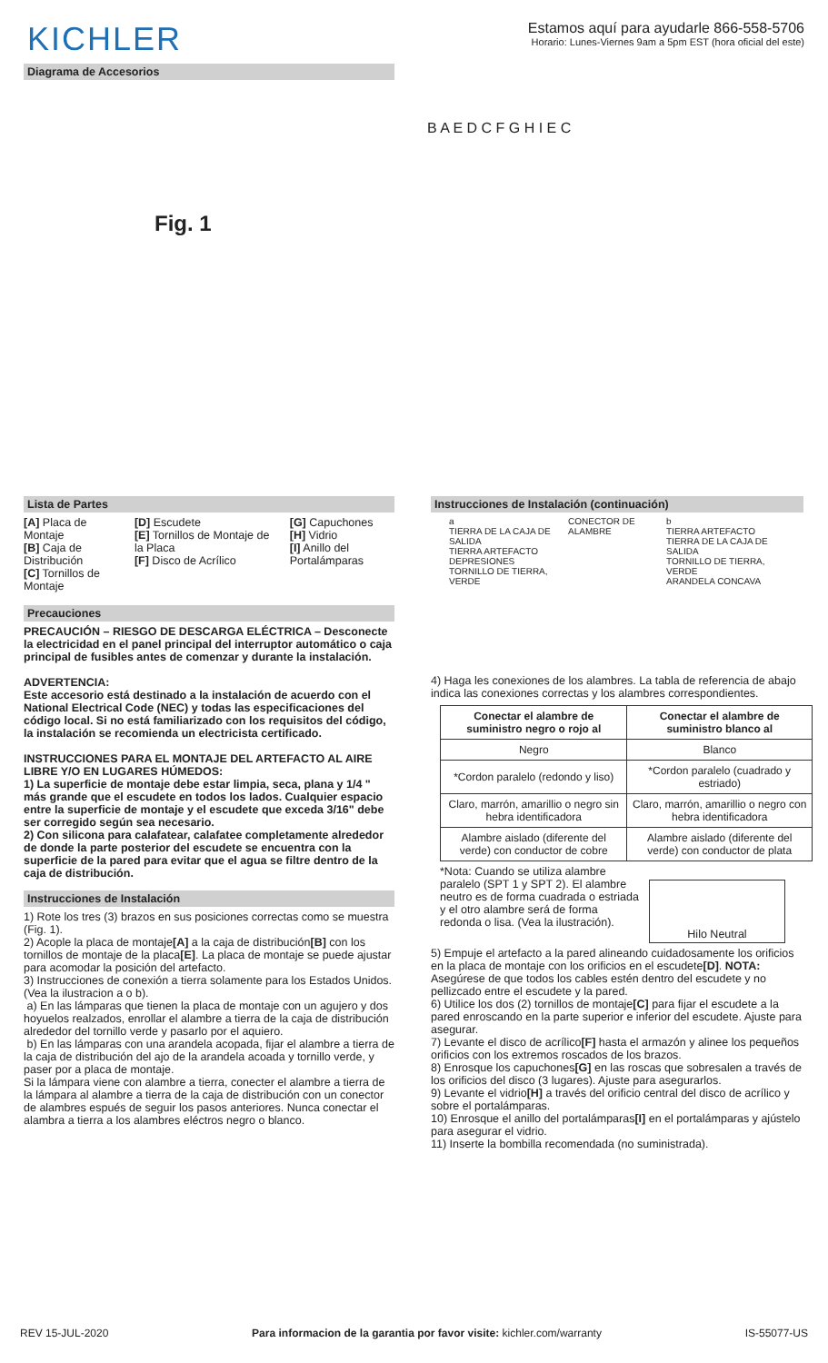KICHLER
Estamos aquí para ayudarle 866-558-5706
Horario: Lunes-Viernes 9am a 5pm EST (hora oficial del este)
Diagrama de Accesorios
Fig. 1
B A E D C F G H I E C
Lista de Partes
[A] Placa de Montaje
[B] Caja de Distribución
[C] Tornillos de Montaje
[D] Escudete
[E] Tornillos de Montaje de la Placa
[F] Disco de Acrílico
[G] Capuchones
[H] Vidrio
[I] Anillo del Portalámparas
Precauciones
PRECAUCIÓN – RIESGO DE DESCARGA ELÉCTRICA – Desconecte la electricidad en el panel principal del interruptor automático o caja principal de fusibles antes de comenzar y durante la instalación.
ADVERTENCIA:
Este accesorio está destinado a la instalación de acuerdo con el National Electrical Code (NEC) y todas las especificaciones del código local. Si no está familiarizado con los requisitos del código, la instalación se recomienda un electricista certificado.
INSTRUCCIONES PARA EL MONTAJE DEL ARTEFACTO AL AIRE LIBRE Y/O EN LUGARES HÚMEDOS:
1) La superficie de montaje debe estar limpia, seca, plana y 1/4 " más grande que el escudete en todos los lados. Cualquier espacio entre la superficie de montaje y el escudete que exceda 3/16" debe ser corregido según sea necesario.
2) Con silicona para calafatear, calafatee completamente alrededor de donde la parte posterior del escudete se encuentra con la superficie de la pared para evitar que el agua se filtre dentro de la caja de distribución.
Instrucciones de Instalación
1) Rote los tres (3) brazos en sus posiciones correctas como se muestra (Fig. 1).
2) Acople la placa de montaje[A] a la caja de distribución[B] con los tornillos de montaje de la placa[E]. La placa de montaje se puede ajustar para acomodar la posición del artefacto.
3) Instrucciones de conexión a tierra solamente para los Estados Unidos. (Vea la ilustracion a o b).
a) En las lámparas que tienen la placa de montaje con un agujero y dos hoyuelos realzados, enrollar el alambre a tierra de la caja de distribución alrededor del tornillo verde y pasarlo por el aquiero.
b) En las lámparas con una arandela acopada, fijar el alambre a tierra de la caja de distribución del ajo de la arandela acoada y tornillo verde, y paser por a placa de montaje.
Si la lámpara viene con alambre a tierra, conecter el alambre a tierra de la lámpara al alambre a tierra de la caja de distribución con un conector de alambres espués de seguir los pasos anteriores. Nunca conectar el alambra a tierra a los alambres eléctros negro o blanco.
Instrucciones de Instalación (continuación)
a
TIERRA DE LA CAJA DE SALIDA
TIERRA ARTEFACTO
DEPRESIONES
TORNILLO DE TIERRA, VERDE
CONECTOR DE ALAMBRE b
TIERRA ARTEFACTO
TIERRA DE LA CAJA DE SALIDA
TORNILLO DE TIERRA, VERDE
ARANDELA CONCAVA
4) Haga les conexiones de los alambres. La tabla de referencia de abajo indica las conexiones correctas y los alambres correspondientes.
| Conectar el alambre de suministro negro o rojo al | Conectar el alambre de suministro blanco al |
| --- | --- |
| Negro | Blanco |
| *Cordon paralelo (redondo y liso) | *Cordon paralelo (cuadrado y estriado) |
| Claro, marrón, amarillio o negro sin hebra identificadora | Claro, marrón, amarillio o negro con hebra identificadora |
| Alambre aislado (diferente del verde) con conductor de cobre | Alambre aislado (diferente del verde) con conductor de plata |
*Nota: Cuando se utiliza alambre paralelo (SPT 1 y SPT 2). El alambre neutro es de forma cuadrada o estriada y el otro alambre será de forma redonda o lisa. (Vea la ilustración).
Hilo Neutral
5) Empuje el artefacto a la pared alineando cuidadosamente los orificios en la placa de montaje con los orificios en el escudete[D]. NOTA: Asegúrese de que todos los cables estén dentro del escudete y no pellizcado entre el escudete y la pared.
6) Utilice los dos (2) tornillos de montaje[C] para fijar el escudete a la pared enroscando en la parte superior e inferior del escudete. Ajuste para asegurar.
7) Levante el disco de acrílico[F] hasta el armazón y alinee los pequeños orificios con los extremos roscados de los brazos.
8) Enrosque los capuchones[G] en las roscas que sobresalen a través de los orificios del disco (3 lugares). Ajuste para asegurarlos.
9) Levante el vidrio[H] a través del orificio central del disco de acrílico y sobre el portalámparas.
10) Enrosque el anillo del portalámparas[I] en el portalámparas y ajústelo para asegurar el vidrio.
11) Inserte la bombilla recomendada (no suministrada).
REV 15-JUL-2020 Para informacion de la garantia por favor visite: kichler.com/warranty IS-55077-US